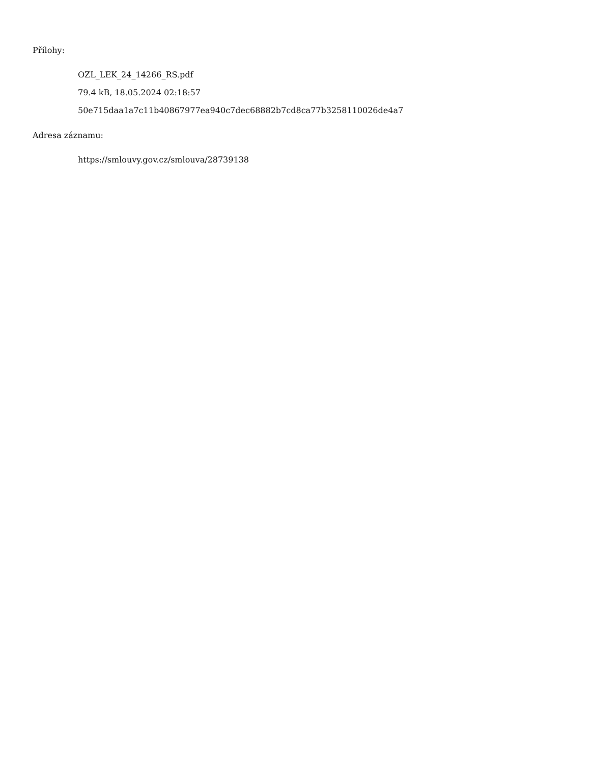Přílohy:
OZL_LEK_24_14266_RS.pdf
79.4 kB, 18.05.2024 02:18:57
50e715daa1a7c11b40867977ea940c7dec68882b7cd8ca77b3258110026de4a7
Adresa záznamu:
https://smlouvy.gov.cz/smlouva/28739138